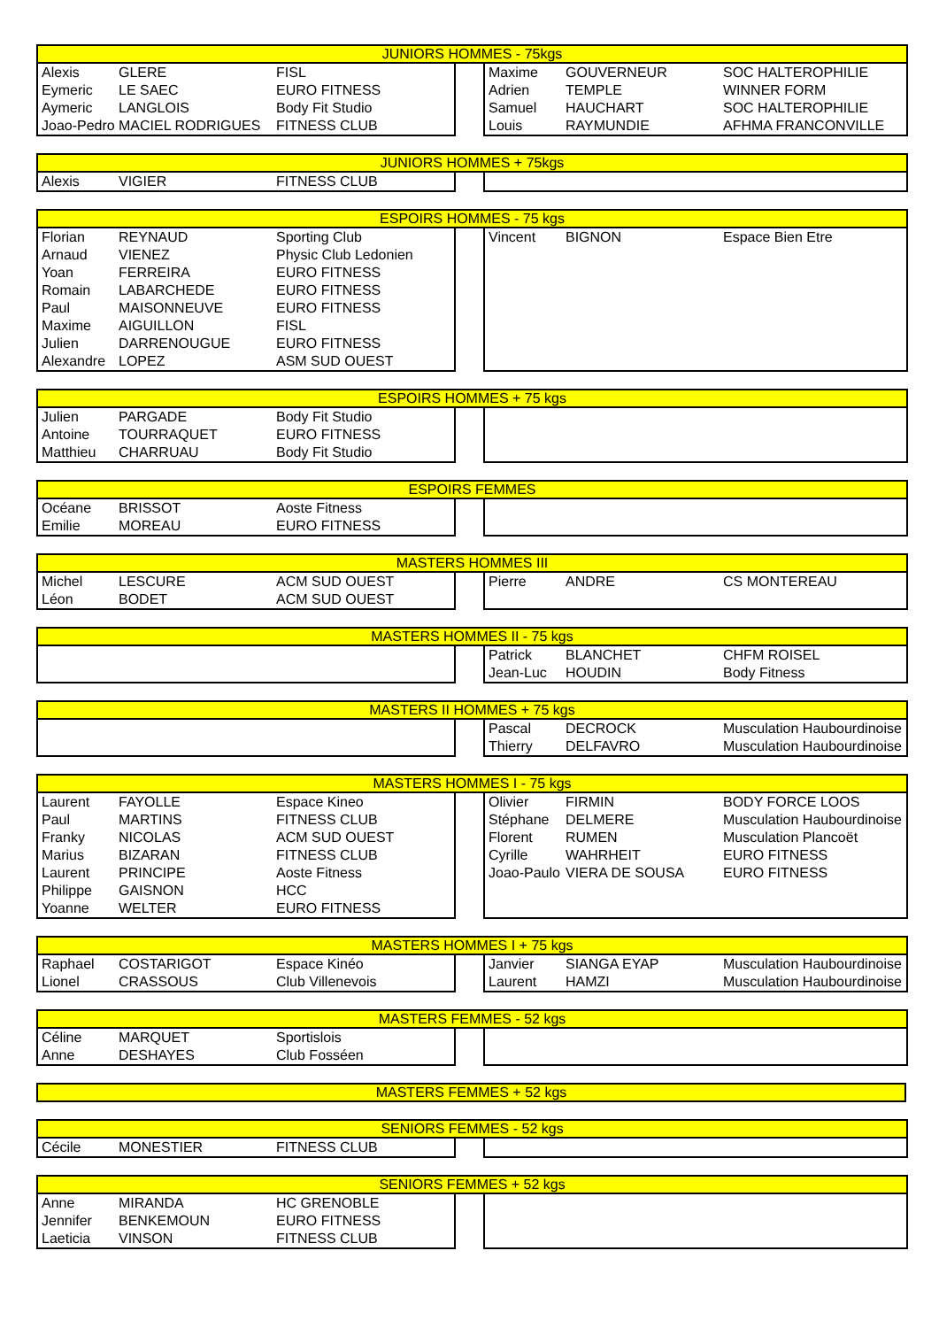| JUNIORS HOMMES - 75kgs | | | | | | |
| --- | --- | --- | --- | --- | --- | --- |
| Alexis | GLERE | FISL | | Maxime | GOUVERNEUR | SOC HALTEROPHILIE |
| Eymeric | LE SAEC | EURO FITNESS | | Adrien | TEMPLE | WINNER FORM |
| Aymeric | LANGLOIS | Body Fit Studio | | Samuel | HAUCHART | SOC HALTEROPHILIE |
| Joao-Pedro | MACIEL RODRIGUES | FITNESS CLUB | | Louis | RAYMUNDIE | AFHMA FRANCONVILLE |
| JUNIORS HOMMES + 75kgs | | | | | | |
| --- | --- | --- | --- | --- | --- | --- |
| Alexis | VIGIER | FITNESS CLUB | | | | |
| ESPOIRS HOMMES - 75 kgs | | | | | | |
| --- | --- | --- | --- | --- | --- | --- |
| Florian | REYNAUD | Sporting Club | | Vincent | BIGNON | Espace Bien Etre |
| Arnaud | VIENEZ | Physic Club Ledonien | | | | |
| Yoan | FERREIRA | EURO FITNESS | | | | |
| Romain | LABARCHEDE | EURO FITNESS | | | | |
| Paul | MAISONNEUVE | EURO FITNESS | | | | |
| Maxime | AIGUILLON | FISL | | | | |
| Julien | DARRENOUGUE | EURO FITNESS | | | | |
| Alexandre | LOPEZ | ASM SUD OUEST | | | | |
| ESPOIRS HOMMES + 75 kgs | | | | | | |
| --- | --- | --- | --- | --- | --- | --- |
| Julien | PARGADE | Body Fit Studio | | | | |
| Antoine | TOURRAQUET | EURO FITNESS | | | | |
| Matthieu | CHARRUAU | Body Fit Studio | | | | |
| ESPOIRS FEMMES | | | | | | |
| --- | --- | --- | --- | --- | --- | --- |
| Océane | BRISSOT | Aoste Fitness | | | | |
| Emilie | MOREAU | EURO FITNESS | | | | |
| MASTERS HOMMES III | | | | | | |
| --- | --- | --- | --- | --- | --- | --- |
| Michel | LESCURE | ACM SUD OUEST | | Pierre | ANDRE | CS MONTEREAU |
| Léon | BODET | ACM SUD OUEST | | | | |
| MASTERS HOMMES II - 75 kgs | | | | | | |
| --- | --- | --- | --- | --- | --- | --- |
| | | | | Patrick | BLANCHET | CHFM ROISEL |
| | | | | Jean-Luc | HOUDIN | Body Fitness |
| MASTERS II HOMMES + 75 kgs | | | | | | |
| --- | --- | --- | --- | --- | --- | --- |
| | | | | Pascal | DECROCK | Musculation Haubourdinoise |
| | | | | Thierry | DELFAVRO | Musculation Haubourdinoise |
| MASTERS HOMMES I - 75 kgs | | | | | | |
| --- | --- | --- | --- | --- | --- | --- |
| Laurent | FAYOLLE | Espace Kineo | | Olivier | FIRMIN | BODY FORCE LOOS |
| Paul | MARTINS | FITNESS CLUB | | Stéphane | DELMERE | Musculation Haubourdinoise |
| Franky | NICOLAS | ACM SUD OUEST | | Florent | RUMEN | Musculation Plancoët |
| Marius | BIZARAN | FITNESS CLUB | | Cyrille | WAHRHEIT | EURO FITNESS |
| Laurent | PRINCIPE | Aoste Fitness | | Joao-Paulo | VIERA DE SOUSA | EURO FITNESS |
| Philippe | GAISNON | HCC | | | | |
| Yoanne | WELTER | EURO FITNESS | | | | |
| MASTERS HOMMES I + 75 kgs | | | | | | |
| --- | --- | --- | --- | --- | --- | --- |
| Raphael | COSTARIGOT | Espace Kinéo | | Janvier | SIANGA EYAP | Musculation Haubourdinoise |
| Lionel | CRASSOUS | Club Villenevois | | Laurent | HAMZI | Musculation Haubourdinoise |
| MASTERS FEMMES - 52 kgs | | | | | | |
| --- | --- | --- | --- | --- | --- | --- |
| Céline | MARQUET | Sportislois | | | | |
| Anne | DESHAYES | Club Fosséen | | | | |
| MASTERS FEMMES + 52 kgs |
| --- |
| SENIORS FEMMES - 52 kgs | | | | | | |
| --- | --- | --- | --- | --- | --- | --- |
| Cécile | MONESTIER | FITNESS CLUB | | | | |
| SENIORS FEMMES + 52 kgs | | | | | | |
| --- | --- | --- | --- | --- | --- | --- |
| Anne | MIRANDA | HC GRENOBLE | | | | |
| Jennifer | BENKEMOUN | EURO FITNESS | | | | |
| Laeticia | VINSON | FITNESS CLUB | | | | |